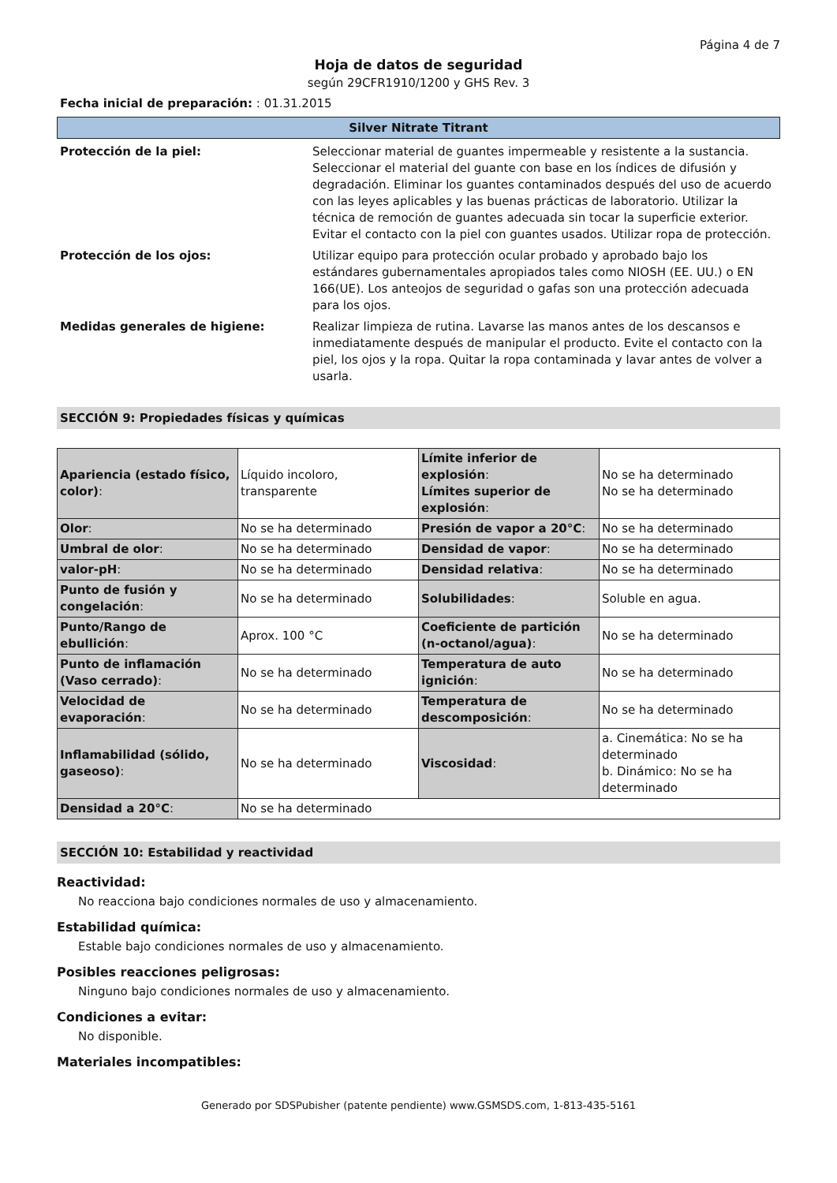Página 4 de 7
Hoja de datos de seguridad
según 29CFR1910/1200 y GHS Rev. 3
Fecha inicial de preparación: : 01.31.2015
Silver Nitrate Titrant
Protección de la piel: Seleccionar material de guantes impermeable y resistente a la sustancia. Seleccionar el material del guante con base en los índices de difusión y degradación. Eliminar los guantes contaminados después del uso de acuerdo con las leyes aplicables y las buenas prácticas de laboratorio. Utilizar la técnica de remoción de guantes adecuada sin tocar la superficie exterior. Evitar el contacto con la piel con guantes usados. Utilizar ropa de protección.
Protección de los ojos: Utilizar equipo para protección ocular probado y aprobado bajo los estándares gubernamentales apropiados tales como NIOSH (EE. UU.) o EN 166(UE). Los anteojos de seguridad o gafas son una protección adecuada para los ojos.
Medidas generales de higiene: Realizar limpieza de rutina. Lavarse las manos antes de los descansos e inmediatamente después de manipular el producto. Evite el contacto con la piel, los ojos y la ropa. Quitar la ropa contaminada y lavar antes de volver a usarla.
SECCIÓN 9: Propiedades físicas y químicas
| Apariencia (estado físico, color) : | Líquido incoloro, transparente | Límite inferior de explosión : Límites superior de explosión : | No se ha determinado No se ha determinado |
| Olor : | No se ha determinado | Presión de vapor a 20°C : | No se ha determinado |
| Umbral de olor : | No se ha determinado | Densidad de vapor : | No se ha determinado |
| valor-pH : | No se ha determinado | Densidad relativa : | No se ha determinado |
| Punto de fusión y congelación : | No se ha determinado | Solubilidades : | Soluble en agua. |
| Punto/Rango de ebullición : | Aprox. 100 °C | Coeficiente de partición (n-octanol/agua) : | No se ha determinado |
| Punto de inflamación (Vaso cerrado) : | No se ha determinado | Temperatura de auto ignición : | No se ha determinado |
| Velocidad de evaporación : | No se ha determinado | Temperatura de descomposición : | No se ha determinado |
| Inflamabilidad (sólido, gaseoso) : | No se ha determinado | Viscosidad : | a. Cinemática: No se ha determinado b. Dinámico: No se ha determinado |
| Densidad a 20°C : | No se ha determinado | | |
SECCIÓN 10: Estabilidad y reactividad
Reactividad:
No reacciona bajo condiciones normales de uso y almacenamiento.
Estabilidad química:
Estable bajo condiciones normales de uso y almacenamiento.
Posibles reacciones peligrosas:
Ninguno bajo condiciones normales de uso y almacenamiento.
Condiciones a evitar:
No disponible.
Materiales incompatibles:
Generado por SDSPubisher (patente pendiente) www.GSMSDS.com, 1-813-435-5161